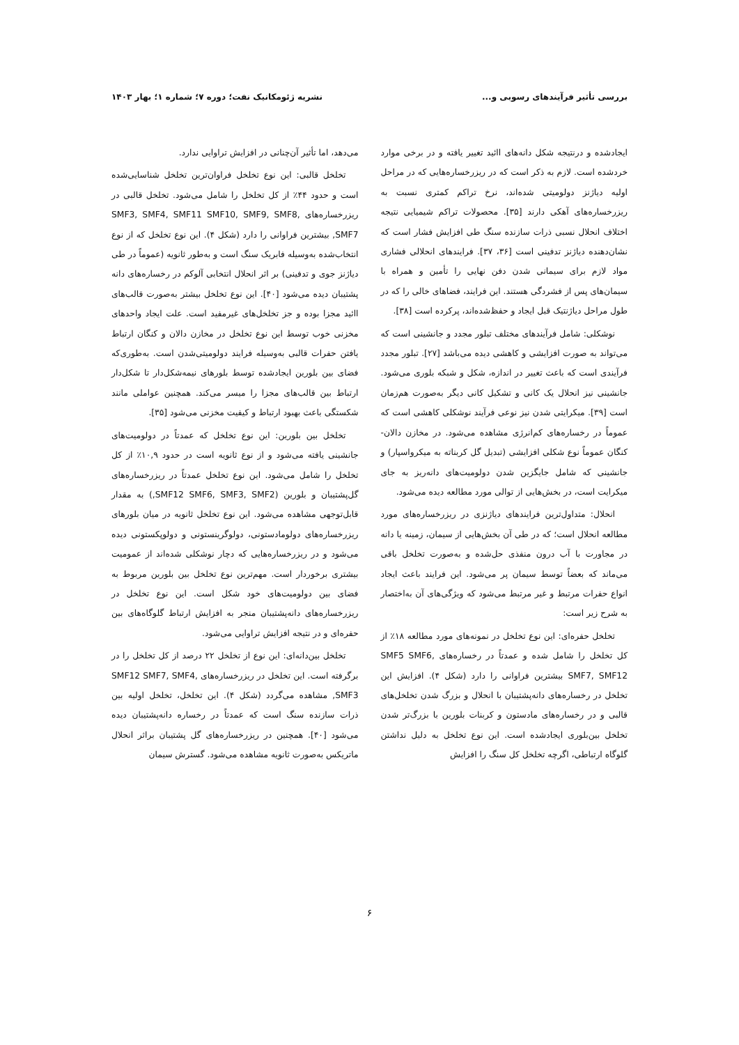بررسی تأثیر فرآیندهای رسوبی و... نشریه ژئومکانیک نفت؛ دوره ۷؛ شماره ۱؛ بهار ۱۴۰۳
ایجادشده و درنتیجه شکل دانه‌های اائید تغییر یافته و در برخی موارد خردشده است. لازم به ذکر است که در ریزرخساره‌هایی که در مراحل اولیه دیاژنز دولومیتی شده‌اند، نرخ تراکم کمتری نسبت به ریزرخساره‌های آهکی دارند [۳۵]. محصولات تراکم شیمیایی نتیجه اختلاف انحلال نسبی ذرات سازنده سنگ طی افزایش فشار است که نشان‌دهنده دیاژنز تدفینی است [۳۶، ۳۷]. فرایندهای انحلالی فشاری مواد لازم برای سیمانی شدن دفن نهایی را تأمین و همراه با سیمان‌های پس از فشردگی هستند. این فرایند، فضاهای خالی را که در طول مراحل دیاژنتیک قبل ایجاد و حفظ‌شده‌اند، پرکرده است [۳۸].
نوشکلی: شامل فرآیندهای مختلف تبلور مجدد و جانشینی است که می‌تواند به صورت افزایشی و کاهشی دیده می‌باشد [۲۷]. تبلور مجدد فرآیندی است که باعث تغییر در اندازه، شکل و شبکه بلوری می‌شود. جانشینی نیز انحلال یک کانی و تشکیل کانی دیگر به‌صورت هم‌زمان است [۳۹]. میکرایتی شدن نیز نوعی فرآیند نوشکلی کاهشی است که عموماً در رخساره‌های کم‌انرژی مشاهده می‌شود. در مخازن دالان- کنگان عموماً نوع شکلی افزایشی (تبدیل گل کربناته به میکرواسپار) و جانشینی که شامل جایگزین شدن دولومیت‌های دانه‌ریز به جای میکرایت است، در بخش‌هایی از توالی مورد مطالعه دیده می‌شود.
انحلال: متداول‌ترین فرایندهای دیاژنزی در ریزرخساره‌های مورد مطالعه انحلال است؛ که در طی آن بخش‌هایی از سیمان، زمینه یا دانه در مجاورت با آب درون منفذی حل‌شده و به‌صورت تخلخل باقی می‌ماند که بعضاً توسط سیمان پر می‌شود. این فرایند باعث ایجاد انواع حفرات مرتبط و غیر مرتبط می‌شود که ویژگی‌های آن به‌اختصار به شرح زیر است:
تخلخل حفره‌ای: این نوع تخلخل در نمونه‌های مورد مطالعه ۱۸٪ از کل تخلخل را شامل شده و عمدتاً در رخساره‌های SMF5 SMF6, SMF7, SMF12 بیشترین فراوانی را دارد (شکل ۴). افزایش این تخلخل در رخساره‌های دانه‌پشتیبان با انحلال و بزرگ شدن تخلخل‌های قالبی و در رخساره‌های مادستون و کربنات بلورین با بزرگ‌تر شدن تخلخل بین‌بلوری ایجادشده است. این نوع تخلخل به دلیل نداشتن گلوگاه ارتباطی، اگرچه تخلخل کل سنگ را افزایش
می‌دهد، اما تأثیر آن‌چنانی در افزایش تراوایی ندارد.
تخلخل قالبی: این نوع تخلخل فراوان‌ترین تخلخل شناسایی‌شده است و حدود ۴۴٪ از کل تخلخل را شامل می‌شود. تخلخل قالبی در ریزرخساره‌های SMF3, SMF4, SMF11 SMF10, SMF9, SMF8, SMF7, بیشترین فراوانی را دارد (شکل ۴). این نوع تخلخل که از نوع انتخاب‌شده به‌وسیله فابریک سنگ است و به‌طور ثانویه (عموماً در طی دیاژنز جوی و تدفینی) بر اثر انحلال انتخابی آلوکم در رخساره‌های دانه پشتیبان دیده می‌شود [۴۰]. این نوع تخلخل بیشتر به‌صورت قالب‌های اائید مجزا بوده و جز تخلخل‌های غیرمفید است. علت ایجاد واحدهای مخزنی خوب توسط این نوع تخلخل در مخازن دالان و کنگان ارتباط یافتن حفرات قالبی به‌وسیله فرایند دولومیتی‌شدن است. به‌طوری‌که فضای بین بلورین ایجادشده توسط بلورهای نیمه‌شکل‌دار تا شکل‌دار ارتباط بین قالب‌های مجزا را میسر می‌کند. همچنین عواملی مانند شکستگی باعث بهبود ارتباط و کیفیت مخزنی می‌شود [۳۵].
تخلخل بین بلورین: این نوع تخلخل که عمدتاً در دولومیت‌های جانشینی یافته می‌شود و از نوع ثانویه است در حدود ۱۰,۹٪ از کل تخلخل را شامل می‌شود. این نوع تخلخل عمدتاً در ریزرخساره‌های گل‌پشتیبان و بلورین (SMF12 SMF6, SMF3, SMF2,) به مقدار قابل‌توجهی مشاهده می‌شود. این نوع تخلخل ثانویه در میان بلورهای ریزرخساره‌های دولومادستونی، دولوگرینستونی و دولوپکستونی دیده می‌شود و در ریزرخساره‌هایی که دچار نوشکلی شده‌اند از عمومیت بیشتری برخوردار است. مهم‌ترین نوع تخلخل بین بلورین مربوط به فضای بین دولومیت‌های خود شکل است. این نوع تخلخل در ریزرخساره‌های دانه‌پشتیبان منجر به افزایش ارتباط گلوگاه‌های بین حفره‌ای و در نتیجه افزایش تراوایی می‌شود.
تخلخل بین‌دانه‌ای: این نوع از تخلخل ۲۲ درصد از کل تخلخل را در برگرفته است. این تخلخل در ریزرخساره‌های SMF12 SMF7, SMF4, SMF3, مشاهده می‌گردد (شکل ۴). این تخلخل، تخلخل اولیه بین ذرات سازنده سنگ است که عمدتاً در رخساره دانه‌پشتیبان دیده می‌شود [۴۰]. همچنین در ریزرخساره‌های گل پشتیبان براثر انحلال ماتریکس به‌صورت ثانویه مشاهده می‌شود. گسترش سیمان
۶